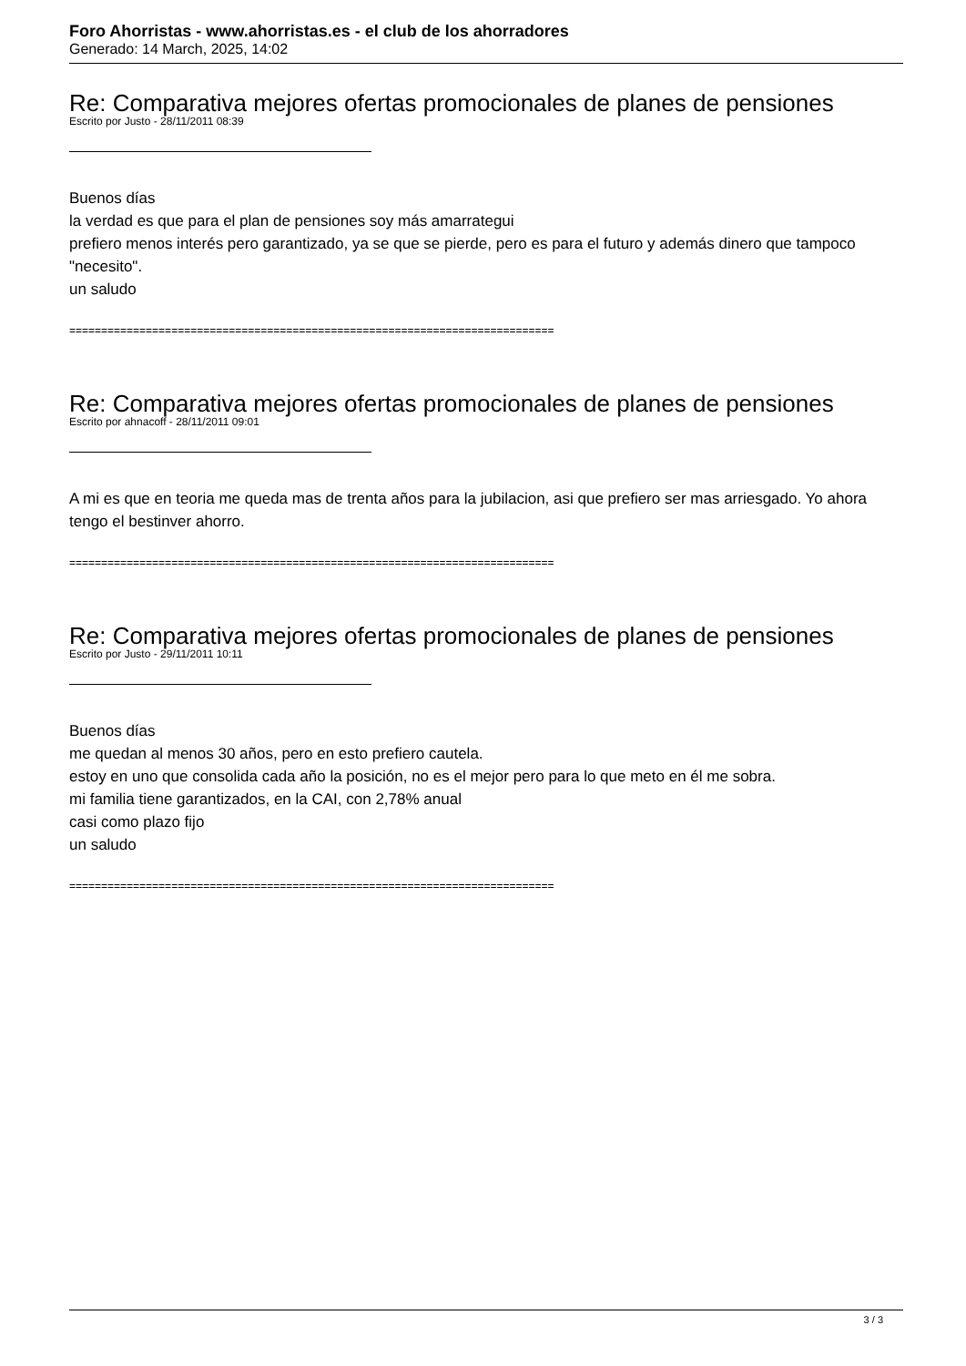Foro Ahorristas - www.ahorristas.es - el club de los ahorradores
Generado: 14 March, 2025, 14:02
Re: Comparativa mejores ofertas promocionales de planes de pensiones
Escrito por Justo - 28/11/2011 08:39
Buenos días
la verdad es que para el plan de pensiones soy más amarrategui
prefiero menos interés pero garantizado, ya se que se pierde, pero es para el futuro y además dinero que tampoco "necesito".
un saludo
============================================================================
Re: Comparativa mejores ofertas promocionales de planes de pensiones
Escrito por ahnacoff - 28/11/2011 09:01
A mi es que en teoria me queda mas de trenta años para la jubilacion, asi que prefiero ser mas arriesgado. Yo ahora tengo el bestinver ahorro.
============================================================================
Re: Comparativa mejores ofertas promocionales de planes de pensiones
Escrito por Justo - 29/11/2011 10:11
Buenos días
me quedan al menos 30 años, pero en esto prefiero cautela.
estoy en uno que consolida cada año la posición, no es el mejor pero para lo que meto en él me sobra.
mi familia tiene garantizados, en la CAI, con 2,78% anual
casi como plazo fijo
un saludo
============================================================================
3 / 3